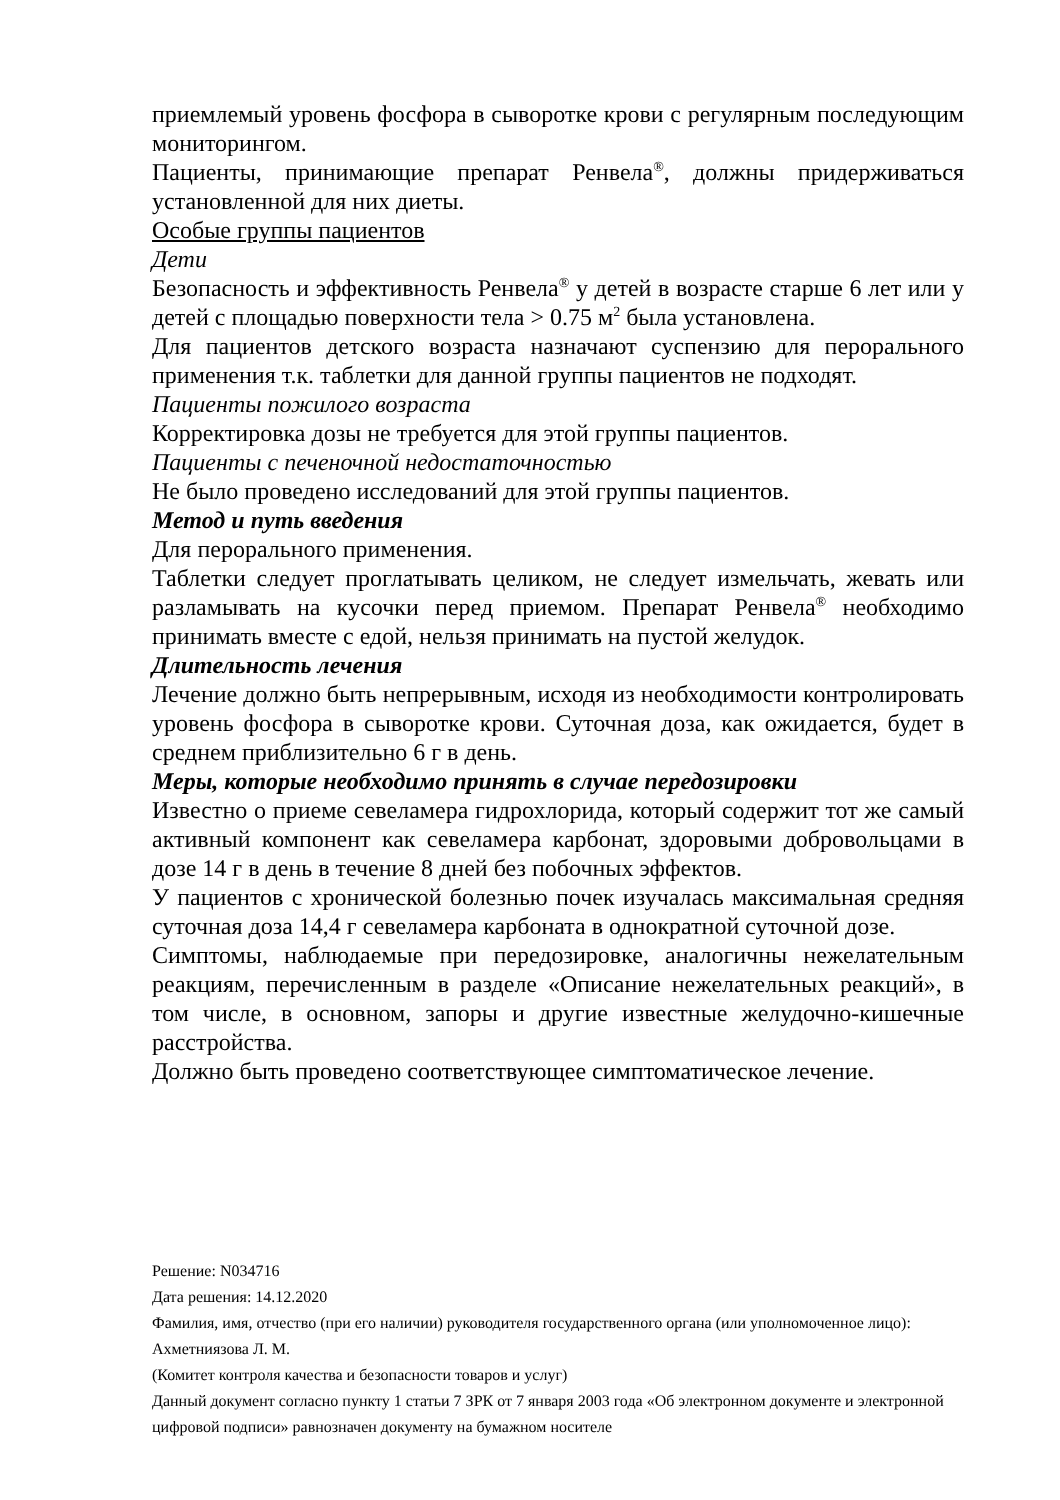приемлемый уровень фосфора в сыворотке крови с регулярным последующим мониторингом.
Пациенты, принимающие препарат Ренвела<sup>®</sup>, должны придерживаться установленной для них диеты.
Особые группы пациентов
Дети
Безопасность и эффективность Ренвела<sup>®</sup> у детей в возрасте старше 6 лет или у детей с площадью поверхности тела > 0.75 м<sup>2</sup> была установлена.
Для пациентов детского возраста назначают суспензию для перорального применения т.к. таблетки для данной группы пациентов не подходят.
Пациенты пожилого возраста
Корректировка дозы не требуется для этой группы пациентов.
Пациенты с печеночной недостаточностью
Не было проведено исследований для этой группы пациентов.
Метод и путь введения
Для перорального применения.
Таблетки следует проглатывать целиком, не следует измельчать, жевать или разламывать на кусочки перед приемом. Препарат Ренвела<sup>®</sup> необходимо принимать вместе с едой, нельзя принимать на пустой желудок.
Длительность лечения
Лечение должно быть непрерывным, исходя из необходимости контролировать уровень фосфора в сыворотке крови. Суточная доза, как ожидается, будет в среднем приблизительно 6 г в день.
Меры, которые необходимо принять в случае передозировки
Известно о приеме севеламера гидрохлорида, который содержит тот же самый активный компонент как севеламера карбонат, здоровыми добровольцами в дозе 14 г в день в течение 8 дней без побочных эффектов.
У пациентов с хронической болезнью почек изучалась максимальная средняя суточная доза 14,4 г севеламера карбоната в однократной суточной дозе.
Симптомы, наблюдаемые при передозировке, аналогичны нежелательным реакциям, перечисленным в разделе «Описание нежелательных реакций», в том числе, в основном, запоры и другие известные желудочно-кишечные расстройства.
Должно быть проведено соответствующее симптоматическое лечение.
Решение: N034716
Дата решения: 14.12.2020
Фамилия, имя, отчество (при его наличии) руководителя государственного органа (или уполномоченное лицо): Ахметниязова Л. М.
(Комитет контроля качества и безопасности товаров и услуг)
Данный документ согласно пункту 1 статьи 7 ЗРК от 7 января 2003 года «Об электронном документе и электронной цифровой подписи» равнозначен документу на бумажном носителе